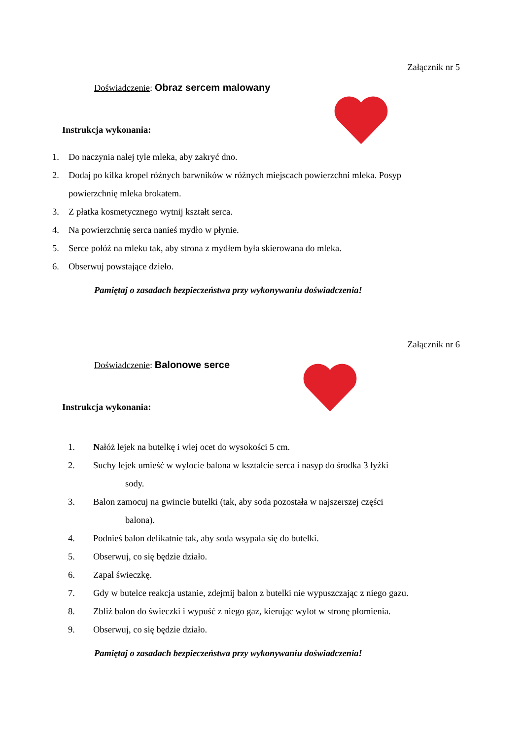Załącznik nr 5
Doświadczenie: Obraz sercem malowany
Instrukcja wykonania:
1. Do naczynia nalej tyle mleka, aby zakryć dno.
2. Dodaj po kilka kropel różnych barwników w różnych miejscach powierzchni mleka. Posyp
powierzchnię mleka brokatem.
3. Z płatka kosmetycznego wytnij kształt serca.
4. Na powierzchnię serca nanieś mydło w płynie.
5. Serce połóż na mleku tak, aby strona z mydłem była skierowana do mleka.
6. Obserwuj powstające dzieło.
Pamiętaj o zasadach bezpieczeństwa przy wykonywaniu doświadczenia!
Załącznik nr 6
Doświadczenie: Balonowe serce
Instrukcja wykonania:
1. Nałóż lejek na butelkę i wlej ocet do wysokości 5 cm.
2. Suchy lejek umieść w wylocie balona w kształcie serca i nasyp do środka 3 łyżki
sody.
3. Balon zamocuj na gwincie butelki (tak, aby soda pozostała w najszerszej części
balona).
4. Podnieś balon delikatnie tak, aby soda wsypała się do butelki.
5. Obserwuj, co się będzie działo.
6. Zapal świeczkę.
7. Gdy w butelce reakcja ustanie, zdejmij balon z butelki nie wypuszczając z niego gazu.
8. Zbliż balon do świeczki i wypuść z niego gaz, kierując wylot w stronę płomienia.
9. Obserwuj, co się będzie działo.
Pamiętaj o zasadach bezpieczeństwa przy wykonywaniu doświadczenia!